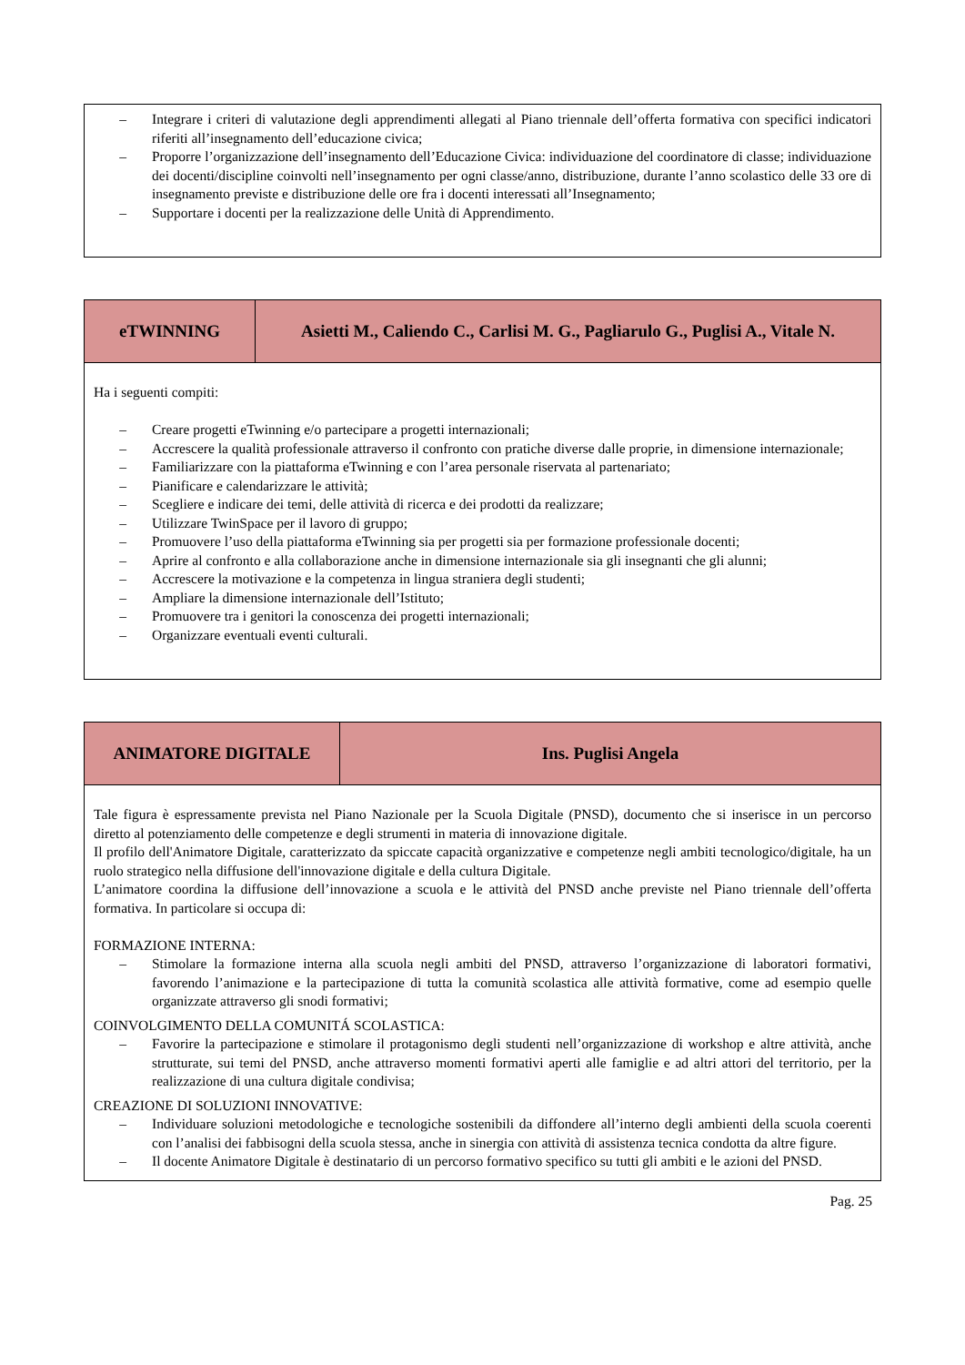| – Integrare i criteri di valutazione degli apprendimenti allegati al Piano triennale dell’offerta formativa con specifici indicatori riferiti all’insegnamento dell’educazione civica; – Proporre l’organizzazione dell’insegnamento dell’Educazione Civica: individuazione del coordinatore di classe; individuazione dei docenti/discipline coinvolti nell’insegnamento per ogni classe/anno, distribuzione, durante l’anno scolastico delle 33 ore di insegnamento previste e distribuzione delle ore fra i docenti interessati all’Insegnamento; – Supportare i docenti per la realizzazione delle Unità di Apprendimento. |
| eTWINNING | Asietti M., Caliendo C., Carlisi M. G., Pagliarulo G., Puglisi A., Vitale N. |
| --- | --- |
| Ha i seguenti compiti: – Creare progetti eTwinning e/o partecipare a progetti internazionali; – Accrescere la qualità professionale attraverso il confronto con pratiche diverse dalle proprie, in dimensione internazionale; – Familiarizzare con la piattaforma eTwinning e con l’area personale riservata al partenariato; – Pianificare e calendarizzare le attività; – Scegliere e indicare dei temi, delle attività di ricerca e dei prodotti da realizzare; – Utilizzare TwinSpace per il lavoro di gruppo; – Promuovere l’uso della piattaforma eTwinning sia per progetti sia per formazione professionale docenti; – Aprire al confronto e alla collaborazione anche in dimensione internazionale sia gli insegnanti che gli alunni; – Accrescere la motivazione e la competenza in lingua straniera degli studenti; – Ampliare la dimensione internazionale dell’Istituto; – Promuovere tra i genitori la conoscenza dei progetti internazionali; – Organizzare eventuali eventi culturali. | |
| ANIMATORE DIGITALE | Ins. Puglisi Angela |
| --- | --- |
| Tale figura è espressamente prevista nel Piano Nazionale per la Scuola Digitale (PNSD), documento che si inserisce in un percorso diretto al potenziamento delle competenze e degli strumenti in materia di innovazione digitale. Il profilo dell'Animatore Digitale, caratterizzato da spiccate capacità organizzative e competenze negli ambiti tecnologico/digitale, ha un ruolo strategico nella diffusione dell'innovazione digitale e della cultura Digitale. L’animatore coordina la diffusione dell’innovazione a scuola e le attività del PNSD anche previste nel Piano triennale dell’offerta formativa. In particolare si occupa di: FORMAZIONE INTERNA: – Stimolare la formazione interna alla scuola negli ambiti del PNSD, attraverso l’organizzazione di laboratori formativi, favorendo l’animazione e la partecipazione di tutta la comunità scolastica alle attività formative, come ad esempio quelle organizzate attraverso gli snodi formativi; COINVOLGIMENTO DELLA COMUNITÁ SCOLASTICA: – Favorire la partecipazione e stimolare il protagonismo degli studenti nell’organizzazione di workshop e altre attività, anche strutturate, sui temi del PNSD, anche attraverso momenti formativi aperti alle famiglie e ad altri attori del territorio, per la realizzazione di una cultura digitale condivisa; CREAZIONE DI SOLUZIONI INNOVATIVE: – Individuare soluzioni metodologiche e tecnologiche sostenibili da diffondere all’interno degli ambienti della scuola coerenti con l’analisi dei fabbisogni della scuola stessa, anche in sinergia con attività di assistenza tecnica condotta da altre figure. – Il docente Animatore Digitale è destinatario di un percorso formativo specifico su tutti gli ambiti e le azioni del PNSD. | |
Pag. 25